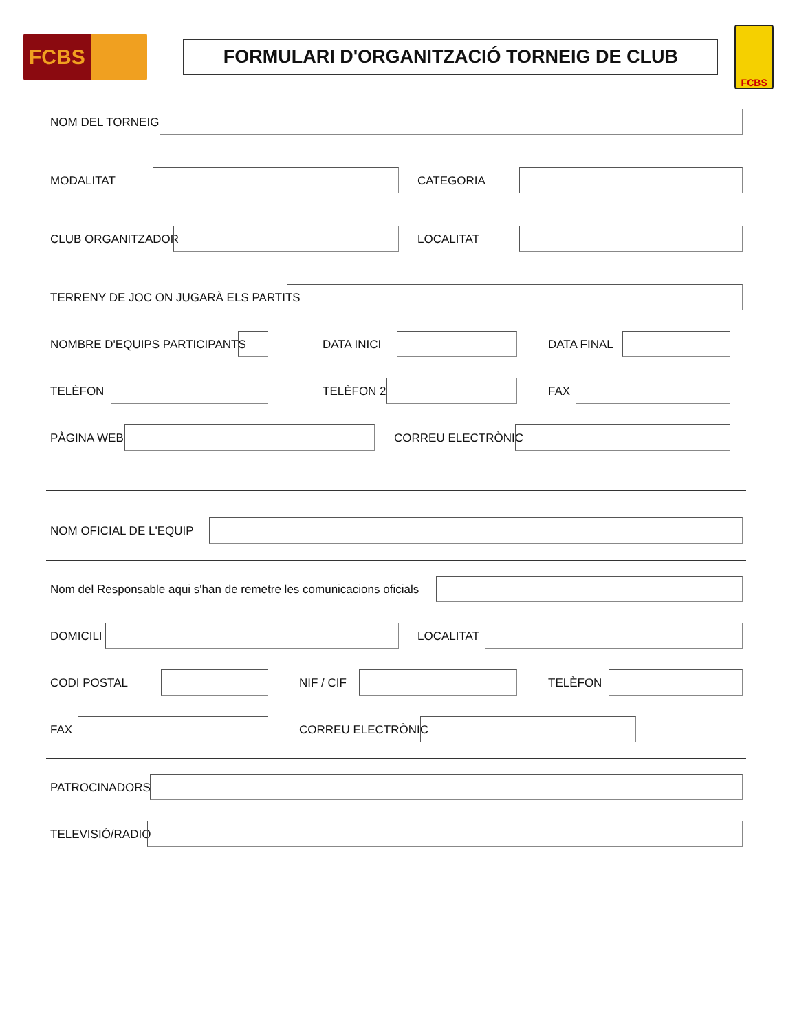FCBS
FORMULARI D'ORGANITZACIÓ TORNEIG DE CLUB
FCBS
NOM DEL TORNEIG
MODALITAT CATEGORIA
CLUB ORGANITZADOR LOCALITAT
TERRENY DE JOC ON JUGARÀ ELS PARTITS
NOMBRE D'EQUIPS PARTICIPANTS DATA INICI DATA FINAL
TELÈFON TELÈFON 2 FAX
PÀGINA WEB CORREU ELECTRÒNIC
NOM OFICIAL DE L'EQUIP
Nom del Responsable aqui s'han de remetre les comunicacions oficials
DOMICILI LOCALITAT
CODI POSTAL NIF / CIF TELÈFON
FAX CORREU ELECTRÒNIC
PATROCINADORS
TELEVISIÓ/RADIO